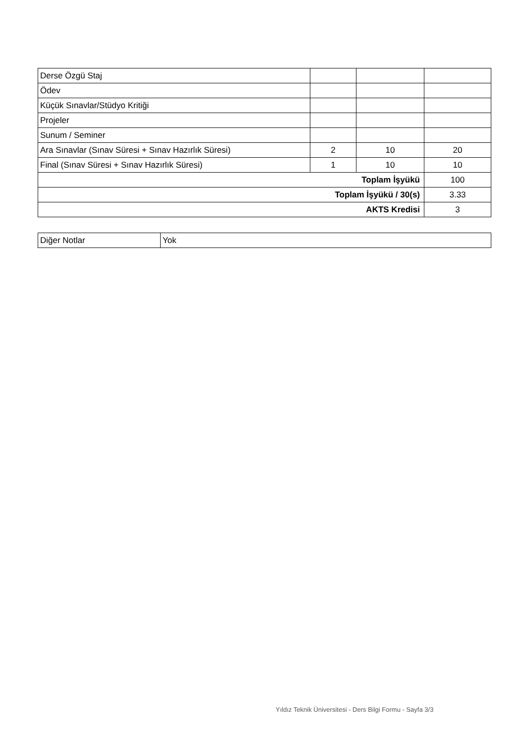| Derse Özgü Staj | | | |
| Ödev | | | |
| Küçük Sınavlar/Stüdyo Kritiği | | | |
| Projeler | | | |
| Sunum / Seminer | | | |
| Ara Sınavlar (Sınav Süresi + Sınav Hazırlık Süresi) | 2 | 10 | 20 |
| Final (Sınav Süresi + Sınav Hazırlık Süresi) | 1 | 10 | 10 |
| Toplam İşyükü | | | 100 |
| Toplam İşyükü / 30(s) | | | 3.33 |
| AKTS Kredisi | | | 3 |
| Diğer Notlar | Yok |
Yıldız Teknik Üniversitesi - Ders Bilgi Formu - Sayfa 3/3